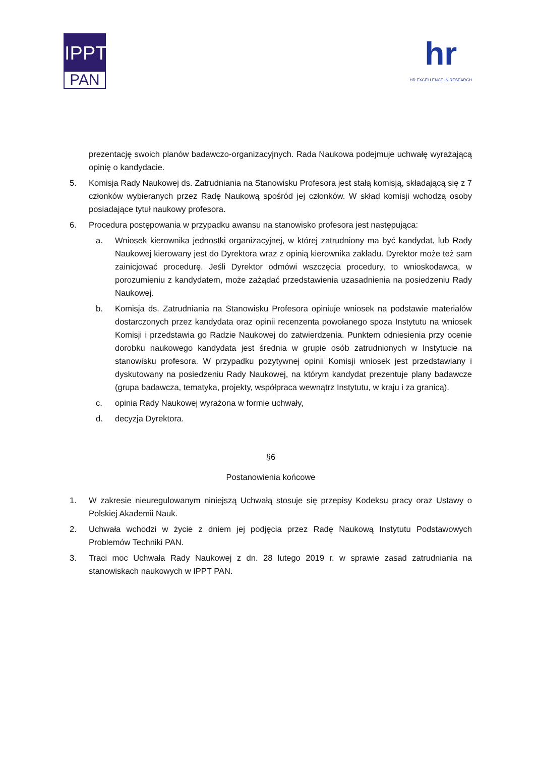IPPT
PAN
hr
HR EXCELLENCE IN RESEARCH
prezentację swoich planów badawczo-organizacyjnych. Rada Naukowa podejmuje uchwałę wyrażającą opinię o kandydacie.
5. Komisja Rady Naukowej ds. Zatrudniania na Stanowisku Profesora jest stałą komisją, składającą się z 7 członków wybieranych przez Radę Naukową spośród jej członków. W skład komisji wchodzą osoby posiadające tytuł naukowy profesora.
6. Procedura postępowania w przypadku awansu na stanowisko profesora jest następująca:
a. Wniosek kierownika jednostki organizacyjnej, w której zatrudniony ma być kandydat, lub Rady Naukowej kierowany jest do Dyrektora wraz z opinią kierownika zakładu. Dyrektor może też sam zainicjować procedurę. Jeśli Dyrektor odmówi wszczęcia procedury, to wnioskodawca, w porozumieniu z kandydatem, może zażądać przedstawienia uzasadnienia na posiedzeniu Rady Naukowej.
b. Komisja ds. Zatrudniania na Stanowisku Profesora opiniuje wniosek na podstawie materiałów dostarczonych przez kandydata oraz opinii recenzenta powołanego spoza Instytutu na wniosek Komisji i przedstawia go Radzie Naukowej do zatwierdzenia. Punktem odniesienia przy ocenie dorobku naukowego kandydata jest średnia w grupie osób zatrudnionych w Instytucie na stanowisku profesora. W przypadku pozytywnej opinii Komisji wniosek jest przedstawiany i dyskutowany na posiedzeniu Rady Naukowej, na którym kandydat prezentuje plany badawcze (grupa badawcza, tematyka, projekty, współpraca wewnątrz Instytutu, w kraju i za granicą).
c. opinia Rady Naukowej wyrażona w formie uchwały,
d. decyzja Dyrektora.
§6
Postanowienia końcowe
1. W zakresie nieuregulowanym niniejszą Uchwałą stosuje się przepisy Kodeksu pracy oraz Ustawy o Polskiej Akademii Nauk.
2. Uchwała wchodzi w życie z dniem jej podjęcia przez Radę Naukową Instytutu Podstawowych Problemów Techniki PAN.
3. Traci moc Uchwała Rady Naukowej z dn. 28 lutego 2019 r. w sprawie zasad zatrudniania na stanowiskach naukowych w IPPT PAN.